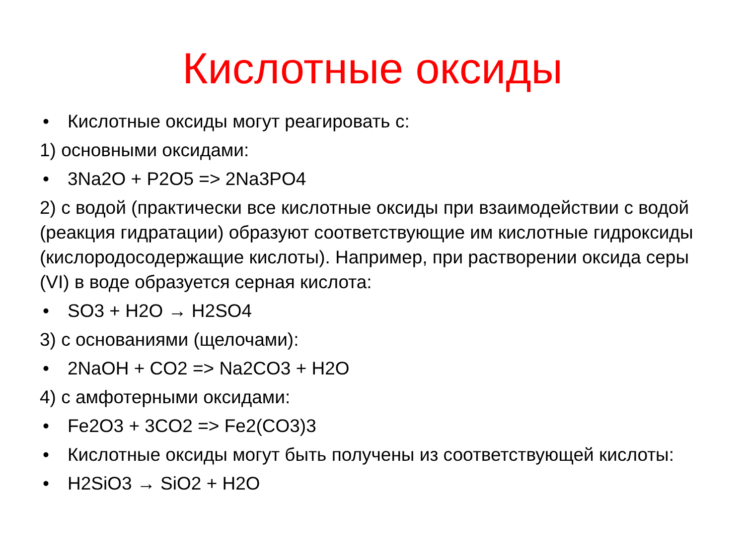Кислотные оксиды
• Кислотные оксиды могут реагировать с:
1) основными оксидами:
• 3Na2O + P2O5 => 2Na3PO4
2) с водой (практически все кислотные оксиды при взаимодействии с водой (реакция гидратации) образуют соответствующие им кислотные гидроксиды (кислородосодержащие кислоты). Например, при растворении оксида серы (VI) в воде образуется серная кислота:
• SO3 + H2O → H2SO4
3) с основаниями (щелочами):
• 2NaOH + CO2 => Na2CO3 + H2O
4) с амфотерными оксидами:
• Fe2O3 + 3CO2 => Fe2(CO3)3
• Кислотные оксиды могут быть получены из соответствующей кислоты:
• H2SiO3 → SiO2 + H2O